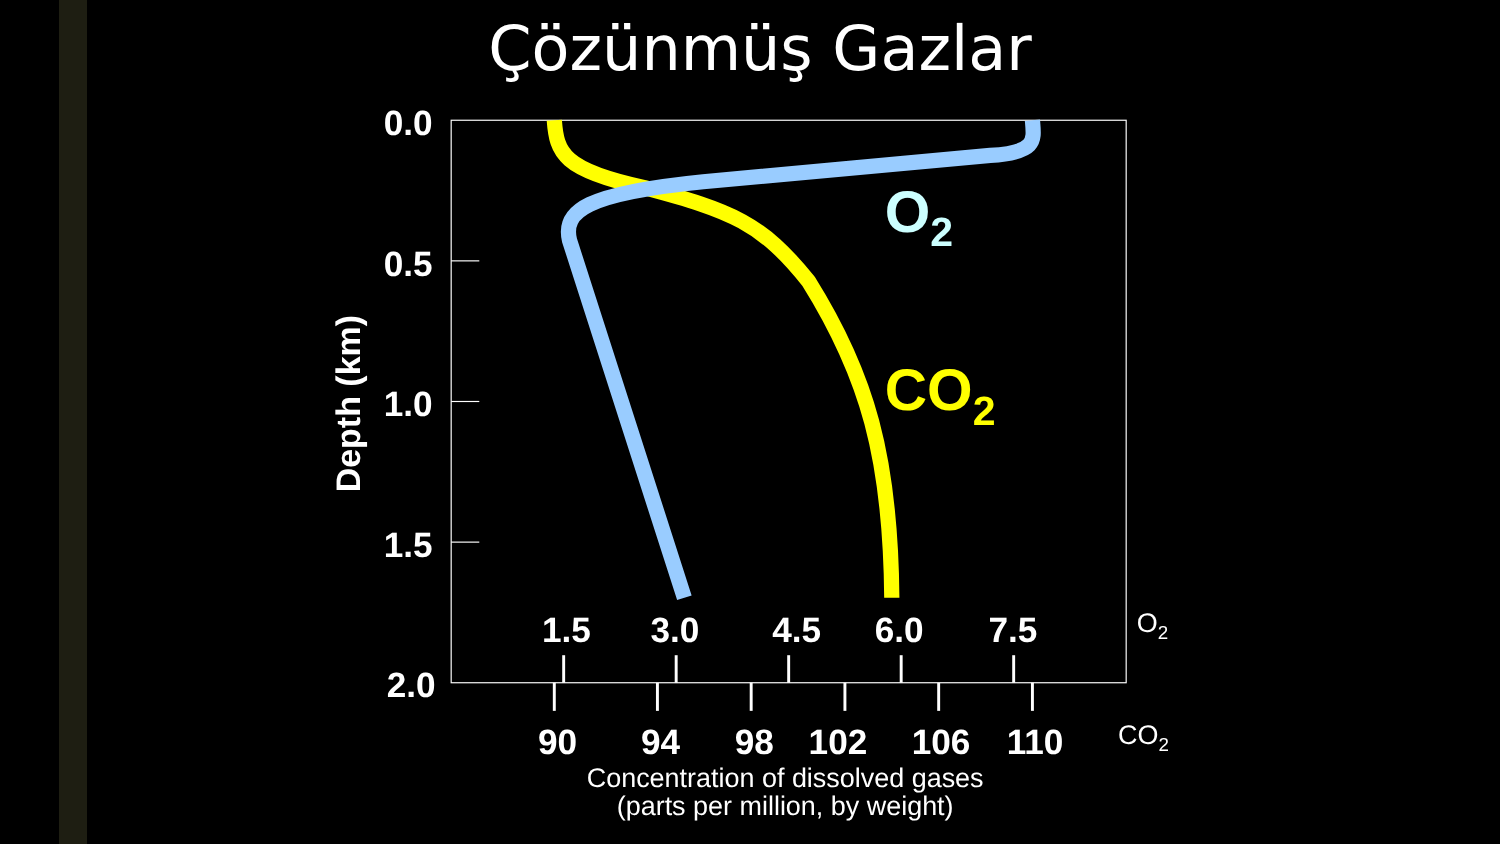Çözünmüş Gazlar
0.0
0.5
1.0
1.5
2.0
Depth (km)
O2
CO2
1.5
3.0
4.5
6.0
7.5
90
94
98
102
106
110
O2
CO2
Concentration of dissolved gases
(parts per million, by weight)